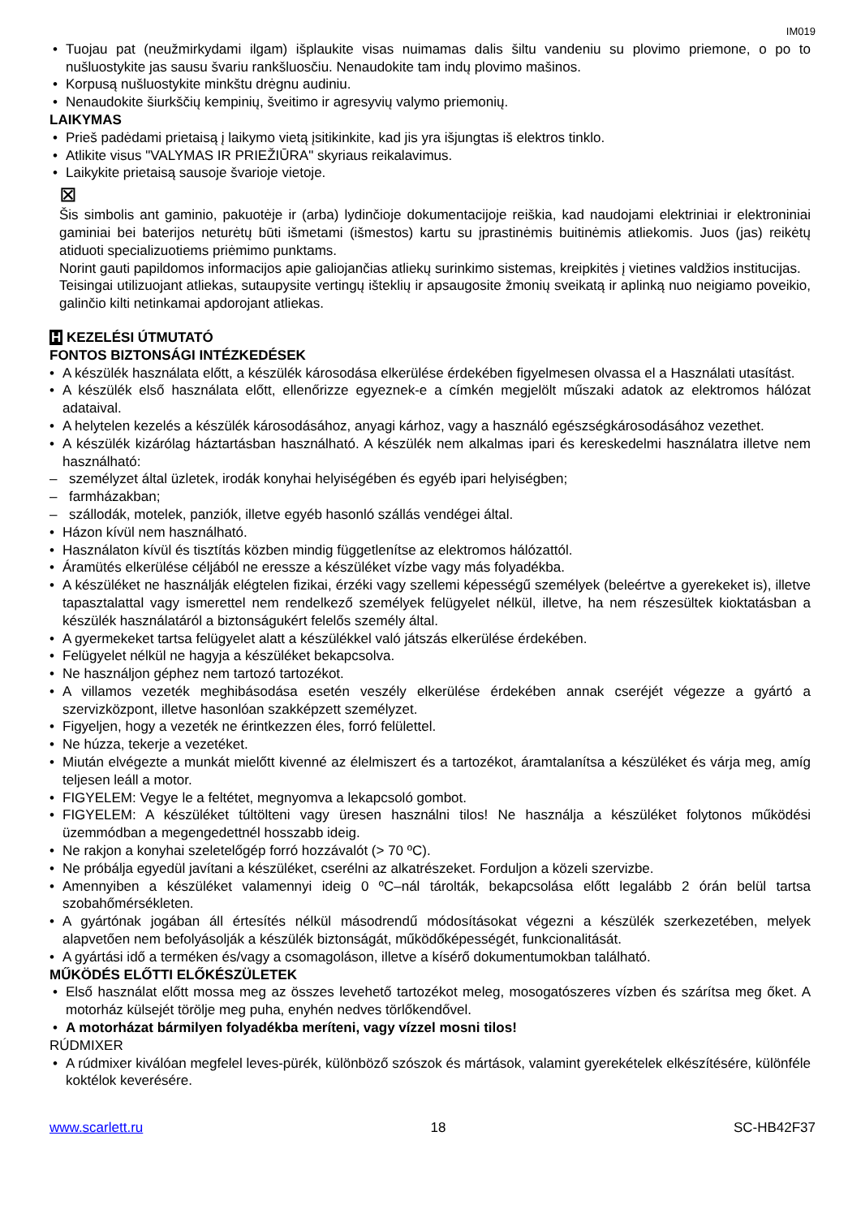IM019
Tuojau pat (neužmirkydami ilgam) išplaukite visas nuimamas dalis šiltu vandeniu su plovimo priemone, o po to nušluostykite jas sausu švariu rankšluosčiu. Nenaudokite tam indų plovimo mašinos.
Korpusą nušluostykite minkštu drėgnu audiniu.
Nenaudokite šiurkščių kempinių, šveitimo ir agresyvių valymo priemonių.
LAIKYMAS
Prieš padėdami prietaisą į laikymo vietą įsitikinkite, kad jis yra išjungtas iš elektros tinklo.
Atlikite visus "VALYMAS IR PRIEŽIŪRA" skyriaus reikalavimus.
Laikykite prietaisą sausoje švarioje vietoje.
⊠
Šis simbolis ant gaminio, pakuotėje ir (arba) lydinčioje dokumentacijoje reiškia, kad naudojami elektriniai ir elektroniniai gaminiai bei baterijos neturėtų būti išmetami (išmestos) kartu su įprastinėmis buitinėmis atliekomis. Juos (jas) reikėtų atiduoti specializuotiems priėmimo punktams.
Norint gauti papildomos informacijos apie galiojančias atliekų surinkimo sistemas, kreipkitės į vietines valdžios institucijas.
Teisingai utilizuojant atliekas, sutaupysite vertingų išteklių ir apsaugosite žmonių sveikatą ir aplinką nuo neigiamo poveikio, galinčio kilti netinkamai apdorojant atliekas.
H KEZELÉSI ÚTMUTATÓ
FONTOS BIZTONSÁGI INTÉZKEDÉSEK
A készülék használata előtt, a készülék károsodása elkerülése érdekében figyelmesen olvassa el a Használati utasítást.
A készülék első használata előtt, ellenőrizze egyeznek-e a címkén megjelölt műszaki adatok az elektromos hálózat adataival.
A helytelen kezelés a készülék károsodásához, anyagi kárhoz, vagy a használó egészségkárosodásához vezethet.
A készülék kizárólag háztartásban használható. A készülék nem alkalmas ipari és kereskedelmi használatra illetve nem használható:
személyzet által üzletek, irodák konyhai helyiségében és egyéb ipari helyiségben;
farmházakban;
szállodák, motelek, panziók, illetve egyéb hasonló szállás vendégei által.
Házon kívül nem használható.
Használaton kívül és tisztítás közben mindig függetlenítse az elektromos hálózattól.
Áramütés elkerülése céljából ne eressze a készüléket vízbe vagy más folyadékba.
A készüléket ne használják elégtelen fizikai, érzéki vagy szellemi képességű személyek (beleértve a gyerekeket is), illetve tapasztalattal vagy ismerettel nem rendelkező személyek felügyelet nélkül, illetve, ha nem részesültek kioktatásban a készülék használatáról a biztonságukért felelős személy által.
A gyermekeket tartsa felügyelet alatt a készülékkel való játszás elkerülése érdekében.
Felügyelet nélkül ne hagyja a készüléket bekapcsolva.
Ne használjon géphez nem tartozó tartozékot.
A villamos vezeték meghibásodása esetén veszély elkerülése érdekében annak cseréjét végezze a gyártó a szervizközpont, illetve hasonlóan szakképzett személyzet.
Figyeljen, hogy a vezeték ne érintkezzen éles, forró felülettel.
Ne húzza, tekerje a vezetéket.
Miután elvégezte a munkát mielőtt kivenné az élelmiszert és a tartozékot, áramtalanítsa a készüléket és várja meg, amíg teljesen leáll a motor.
FIGYELEM: Vegye le a feltétet, megnyomva a lekapcsoló gombot.
FIGYELEM: A készüléket túltölteni vagy üresen használni tilos! Ne használja a készüléket folytonos működési üzemmódban a megengedettnél hosszabb ideig.
Ne rakjon a konyhai szeletelőgép forró hozzávalót (> 70 ºC).
Ne próbálja egyedül javítani a készüléket, cserélni az alkatrészeket. Forduljon a közeli szervizbe.
Amennyiben a készüléket valamennyi ideig 0 ºC–nál tárolták, bekapcsolása előtt legalább 2 órán belül tartsa szobahőmérsékleten.
A gyártónak jogában áll értesítés nélkül másodrendű módosításokat végezni a készülék szerkezetében, melyek alapvetően nem befolyásolják a készülék biztonságát, működőképességét, funkcionalitását.
A gyártási idő a terméken és/vagy a csomagoláson, illetve a kísérő dokumentumokban található.
MŰKÖDÉS ELŐTTI ELŐKÉSZÜLETEK
Első használat előtt mossa meg az összes levehető tartozékot meleg, mosogatószeres vízben és szárítsa meg őket. A motorház külsejét törölje meg puha, enyhén nedves törlőkendővel.
A motorházat bármilyen folyadékba meríteni, vagy vízzel mosni tilos!
RÚDMIXER
A rúdmixer kiválóan megfelel leves-pürék, különböző szószok és mártások, valamint gyerekételek elkészítésére, különféle koktélok keverésére.
www.scarlett.ru 18 SC-HB42F37